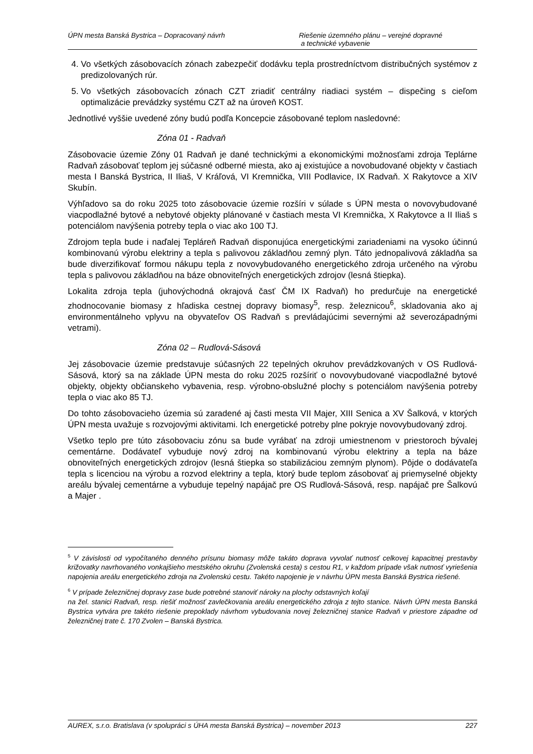ÚPN mesta Banská Bystrica – Dopracovaný návrh
Riešenie územného plánu – verejné dopravné
a technické vybavenie
4. Vo všetkých zásobovacích zónach zabezpečiť dodávku tepla prostredníctvom distribučných systémov z predizolovaných rúr.
5. Vo všetkých zásobovacích zónach CZT zriadiť centrálny riadiaci systém – dispečing s cieľom optimalizácie prevádzky systému CZT až na úroveň KOST.
Jednotlivé vyššie uvedené zóny budú podľa Koncepcie zásobované teplom nasledovné:
Zóna 01 - Radvaň
Zásobovacie územie Zóny 01 Radvaň je dané technickými a ekonomickými možnosťami zdroja Teplárne Radvaň zásobovať teplom jej súčasné odberné miesta, ako aj existujúce a novobudované objekty v častiach mesta I Banská Bystrica, II Iliaš, V Kráľová, VI Kremnička, VIII Podlavice, IX Radvaň. X Rakytovce a XIV Skubín.
Výhľadovo sa do roku 2025 toto zásobovacie územie rozšíri v súlade s ÚPN mesta o novovybudované viacpodlažné bytové a nebytové objekty plánované v častiach mesta VI Kremnička, X Rakytovce a II Iliaš s potenciálom navýšenia potreby tepla o viac ako 100 TJ.
Zdrojom tepla bude i naďalej Tepláreň Radvaň disponujúca energetickými zariadeniami na vysoko účinnú kombinovanú výrobu elektriny a tepla s palivovou základňou zemný plyn. Táto jednopalivová základňa sa bude diverzifikovať formou nákupu tepla z novovybudovaného energetického zdroja určeného na výrobu tepla s palivovou základňou na báze obnoviteľných energetických zdrojov (lesná štiepka).
Lokalita zdroja tepla (juhovýchodná okrajová časť ČM IX Radvaň) ho predurčuje na energetické zhodnocovanie biomasy z hľadiska cestnej dopravy biomasy<sup>5</sup>, resp. železnicou<sup>6</sup>, skladovania ako aj environmentálneho vplyvu na obyvateľov OS Radvaň s prevládajúcimi severnými až severozápadnými vetrami).
Zóna 02 – Rudlová-Sásová
Jej zásobovacie územie predstavuje súčasných 22 tepelných okruhov prevádzkovaných v OS Rudlová-Sásová, ktorý sa na základe ÚPN mesta do roku 2025 rozšíriť o novovybudované viacpodlažné bytové objekty, objekty občianskeho vybavenia, resp. výrobno-obslužné plochy s potenciálom navýšenia potreby tepla o viac ako 85 TJ.
Do tohto zásobovacieho územia sú zaradené aj časti mesta VII Majer, XIII Senica a XV Šalková, v ktorých ÚPN mesta uvažuje s rozvojovými aktivitami. Ich energetické potreby plne pokryje novovybudovaný zdroj.
Všetko teplo pre túto zásobovaciu zónu sa bude vyrábať na zdroji umiestnenom v priestoroch bývalej cementárne. Dodávateľ vybuduje nový zdroj na kombinovanú výrobu elektriny a tepla na báze obnoviteľných energetických zdrojov (lesná štiepka so stabilizáciou zemným plynom). Pôjde o dodávateľa tepla s licenciou na výrobu a rozvod elektriny a tepla, ktorý bude teplom zásobovať aj priemyselné objekty areálu bývalej cementárne a vybuduje tepelný napájač pre OS Rudlová-Sásová, resp. napájač pre Šalkovú a Majer .
<sup>5</sup> V závislosti od vypočítaného denného prísunu biomasy môže takáto doprava vyvolať nutnosť celkovej kapacitnej prestavby križovatky navrhovaného vonkajšieho mestského okruhu (Zvolenská cesta) s cestou R1, v každom prípade však nutnosť vyriešenia napojenia areálu energetického zdroja na Zvolenskú cestu. Takéto napojenie je v návrhu ÚPN mesta Banská Bystrica riešené.
<sup>6</sup> V prípade železničnej dopravy zase bude potrebné stanoviť nároky na plochy odstavných koľají
na žel. stanici Radvaň, resp. riešiť možnosť zavlečkovania areálu energetického zdroja z tejto stanice. Návrh ÚPN mesta Banská Bystrica vytvára pre takéto riešenie prepoklady návrhom vybudovania novej železničnej stanice Radvaň v priestore západne od železničnej trate č. 170 Zvolen – Banská Bystrica.
AUREX, s.r.o. Bratislava (v spolupráci s ÚHA mesta Banská Bystrica) – november 2013
227